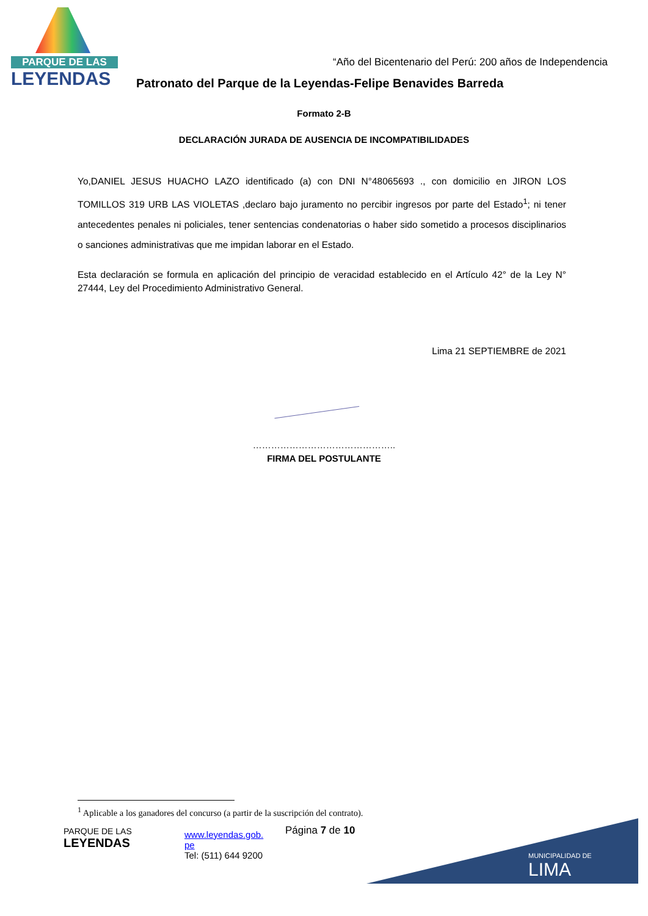PARQUE DE LAS
LEYENDAS
“Año del Bicentenario del Perú: 200 años de Independencia
Patronato del Parque de la Leyendas-Felipe Benavides Barreda
Formato 2-B
DECLARACIÓN JURADA DE AUSENCIA DE INCOMPATIBILIDADES
Yo,DANIEL JESUS HUACHO LAZO identificado (a) con DNI N°48065693 ., con domicilio en JIRON LOS TOMILLOS 319 URB LAS VIOLETAS ,declaro bajo juramento no percibir ingresos por parte del Estado<sup>1</sup>; ni tener antecedentes penales ni policiales, tener sentencias condenatorias o haber sido sometido a procesos disciplinarios o sanciones administrativas que me impidan laborar en el Estado.
Esta declaración se formula en aplicación del principio de veracidad establecido en el Artículo 42° de la Ley N° 27444, Ley del Procedimiento Administrativo General.
Lima 21 SEPTIEMBRE de 2021
………………………………………..
FIRMA DEL POSTULANTE
<sup>1</sup> Aplicable a los ganadores del concurso (a partir de la suscripción del contrato).
PARQUE DE LAS
LEYENDAS
www.leyendas.gob.
pe
Tel: (511) 644 9200
Página 7 de 10
MUNICIPALIDAD DE
LIMA